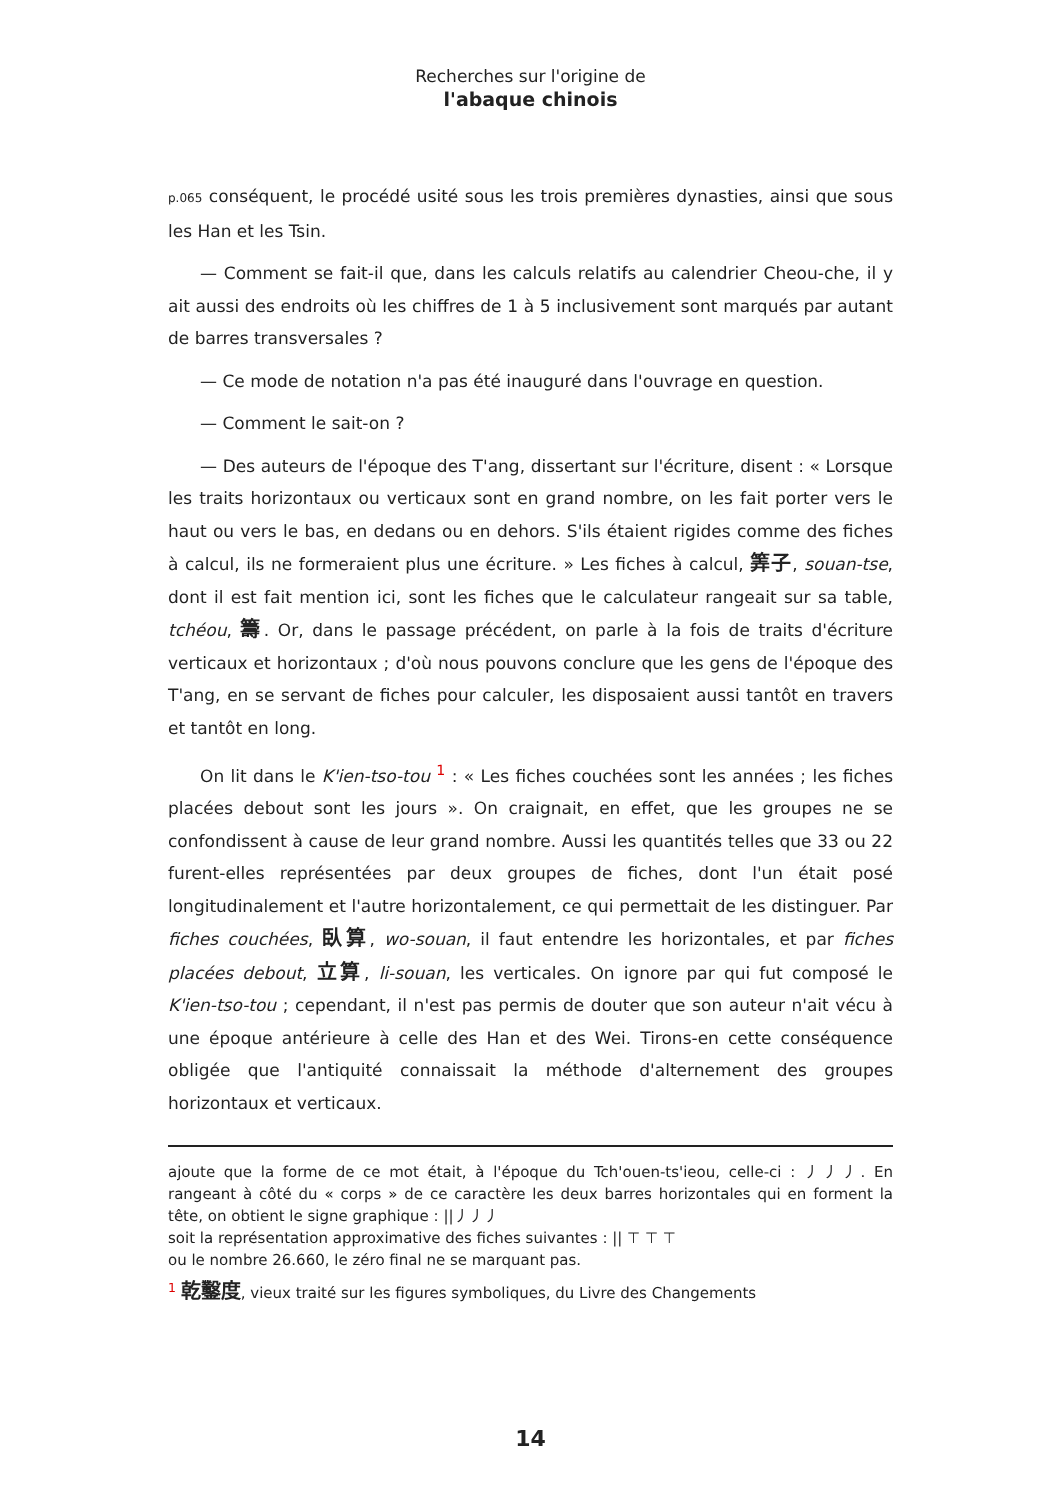Recherches sur l'origine de
l'abaque chinois
p.065 conséquent, le procédé usité sous les trois premières dynasties, ainsi que sous les Han et les Tsin.
— Comment se fait-il que, dans les calculs relatifs au calendrier Cheou-che, il y ait aussi des endroits où les chiffres de 1 à 5 inclusivement sont marqués par autant de barres transversales ?
— Ce mode de notation n'a pas été inauguré dans l'ouvrage en question.
— Comment le sait-on ?
— Des auteurs de l'époque des T'ang, dissertant sur l'écriture, disent : « Lorsque les traits horizontaux ou verticaux sont en grand nombre, on les fait porter vers le haut ou vers le bas, en dedans ou en dehors. S'ils étaient rigides comme des fiches à calcul, ils ne formeraient plus une écriture. » Les fiches à calcul, 筭子, souan-tse, dont il est fait mention ici, sont les fiches que le calculateur rangeait sur sa table, tchéou, 籌. Or, dans le passage précédent, on parle à la fois de traits d'écriture verticaux et horizontaux ; d'où nous pouvons conclure que les gens de l'époque des T'ang, en se servant de fiches pour calculer, les disposaient aussi tantôt en travers et tantôt en long.
On lit dans le K'ien-tso-tou <sup>1</sup> : « Les fiches couchées sont les années ; les fiches placées debout sont les jours ». On craignait, en effet, que les groupes ne se confondissent à cause de leur grand nombre. Aussi les quantités telles que 33 ou 22 furent-elles représentées par deux groupes de fiches, dont l'un était posé longitudinalement et l'autre horizontalement, ce qui permettait de les distinguer. Par fiches couchées, 臥算, wo-souan, il faut entendre les horizontales, et par fiches placées debout, 立算, li-souan, les verticales. On ignore par qui fut composé le K'ien-tso-tou ; cependant, il n'est pas permis de douter que son auteur n'ait vécu à une époque antérieure à celle des Han et des Wei. Tirons-en cette conséquence obligée que l'antiquité connaissait la méthode d'alternement des groupes horizontaux et verticaux.
ajoute que la forme de ce mot était, à l'époque du Tch'ouen-ts'ieou, celle-ci : ⼃⼃⼃. En rangeant à côté du « corps » de ce caractère les deux barres horizontales qui en forment la tête, on obtient le signe graphique : ||⼃⼃⼃
soit la représentation approximative des fiches suivantes : || ⊤ ⊤ ⊤
ou le nombre 26.660, le zéro final ne se marquant pas.
<sup>1</sup> 乾鑿度, vieux traité sur les figures symboliques, du Livre des Changements
14